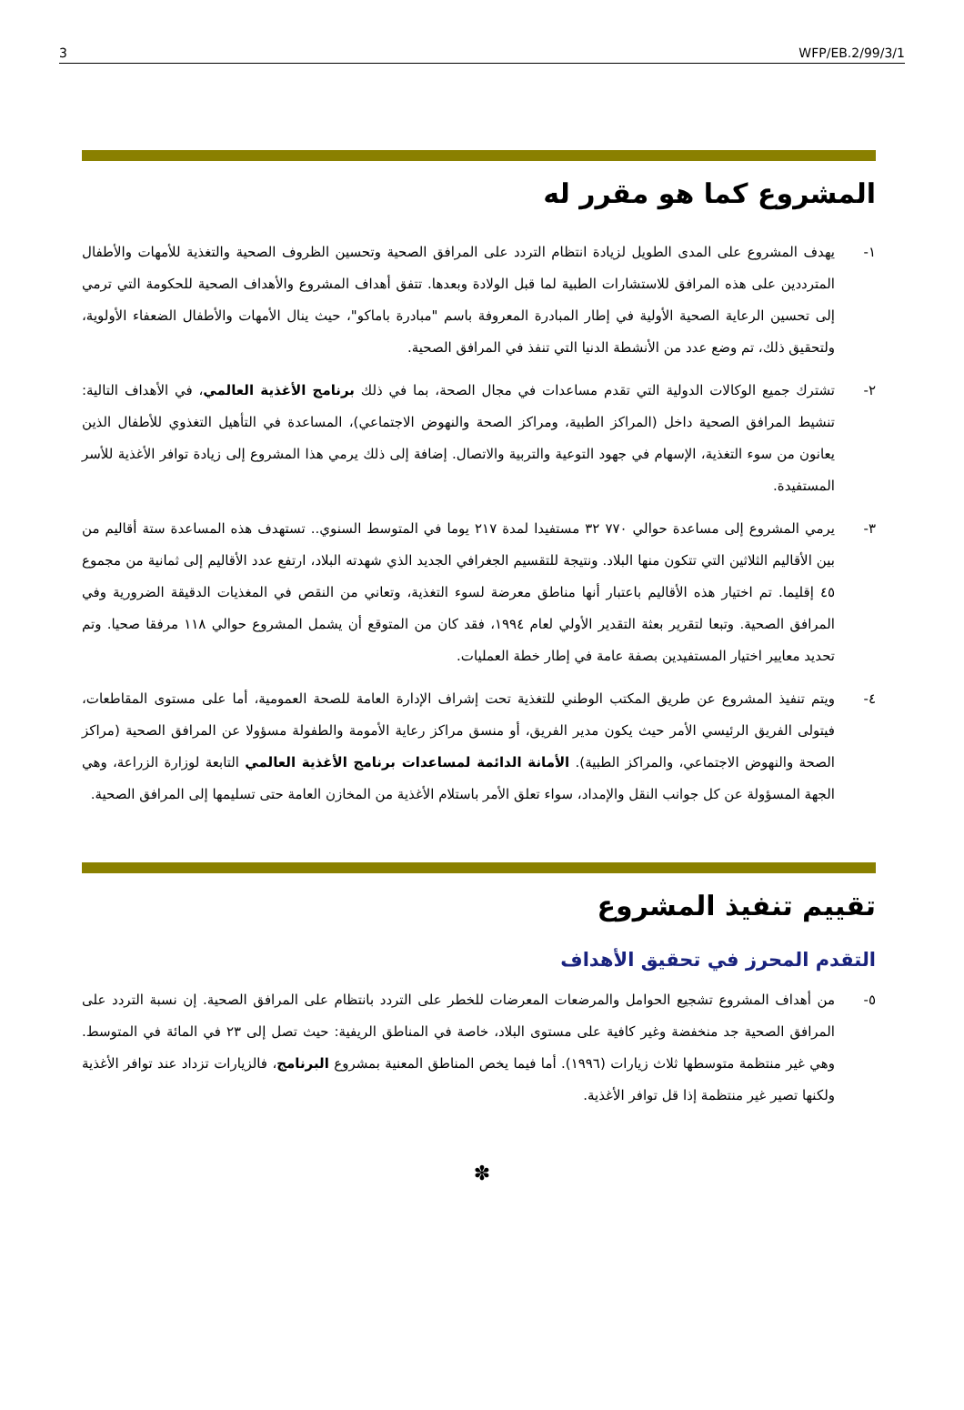3 WFP/EB.2/99/3/1
المشروع كما هو مقرر له
١- يهدف المشروع على المدى الطويل لزيادة انتظام التردد على المرافق الصحية وتحسين الظروف الصحية والتغذية للأمهات والأطفال المترددين على هذه المرافق للاستشارات الطبية لما قبل الولادة وبعدها. تتفق أهداف المشروع والأهداف الصحية للحكومة التي ترمي إلى تحسين الرعاية الصحية الأولية في إطار المبادرة المعروفة باسم "مبادرة باماكو"، حيث ينال الأمهات والأطفال الضعفاء الأولوية، ولتحقيق ذلك، تم وضع عدد من الأنشطة الدنيا التي تنفذ في المرافق الصحية.
٢- تشترك جميع الوكالات الدولية التي تقدم مساعدات في مجال الصحة، بما في ذلك برنامج الأغذية العالمي، في الأهداف التالية: تنشيط المرافق الصحية داخل (المراكز الطبية، ومراكز الصحة والنهوض الاجتماعي)، المساعدة في التأهيل التغذوي للأطفال الذين يعانون من سوء التغذية، الإسهام في جهود التوعية والتربية والاتصال. إضافة إلى ذلك يرمي هذا المشروع إلى زيادة توافر الأغذية للأسر المستفيدة.
٣- يرمي المشروع إلى مساعدة حوالي ٧٧٠ ٣٢ مستفيدا لمدة ٢١٧ يوما في المتوسط السنوي.. تستهدف هذه المساعدة ستة أقاليم من بين الأقاليم الثلاثين التي تتكون منها البلاد. ونتيجة للتقسيم الجغرافي الجديد الذي شهدته البلاد، ارتفع عدد الأقاليم إلى ثمانية من مجموع ٤٥ إقليما. تم اختيار هذه الأقاليم باعتبار أنها مناطق معرضة لسوء التغذية، وتعاني من النقص في المغذيات الدقيقة الضرورية وفي المرافق الصحية. وتبعا لتقرير بعثة التقدير الأولي لعام ١٩٩٤، فقد كان من المتوقع أن يشمل المشروع حوالي ١١٨ مرفقا صحيا. وتم تحديد معايير اختيار المستفيدين بصفة عامة في إطار خطة العمليات.
٤- ويتم تنفيذ المشروع عن طريق المكتب الوطني للتغذية تحت إشراف الإدارة العامة للصحة العمومية، أما على مستوى المقاطعات، فيتولى الفريق الرئيسي الأمر حيث يكون مدير الفريق، أو منسق مراكز رعاية الأمومة والطفولة مسؤولا عن المرافق الصحية (مراكز الصحة والنهوض الاجتماعي، والمراكز الطبية). الأمانة الدائمة لمساعدات برنامج الأغذية العالمي التابعة لوزارة الزراعة، وهي الجهة المسؤولة عن كل جوانب النقل والإمداد، سواء تعلق الأمر باستلام الأغذية من المخازن العامة حتى تسليمها إلى المرافق الصحية.
تقييم تنفيذ المشروع
التقدم المحرز في تحقيق الأهداف
٥- من أهداف المشروع تشجيع الحوامل والمرضعات المعرضات للخطر على التردد بانتظام على المرافق الصحية. إن نسبة التردد على المرافق الصحية جد منخفضة وغير كافية على مستوى البلاد، خاصة في المناطق الريفية: حيث تصل إلى ٢٣ في المائة في المتوسط. وهي غير منتظمة متوسطها ثلاث زيارات (١٩٩٦). أما فيما يخص المناطق المعنية بمشروع البرنامج، فالزيارات تزداد عند توافر الأغذية ولكنها تصير غير منتظمة إذا قل توافر الأغذية.
✽